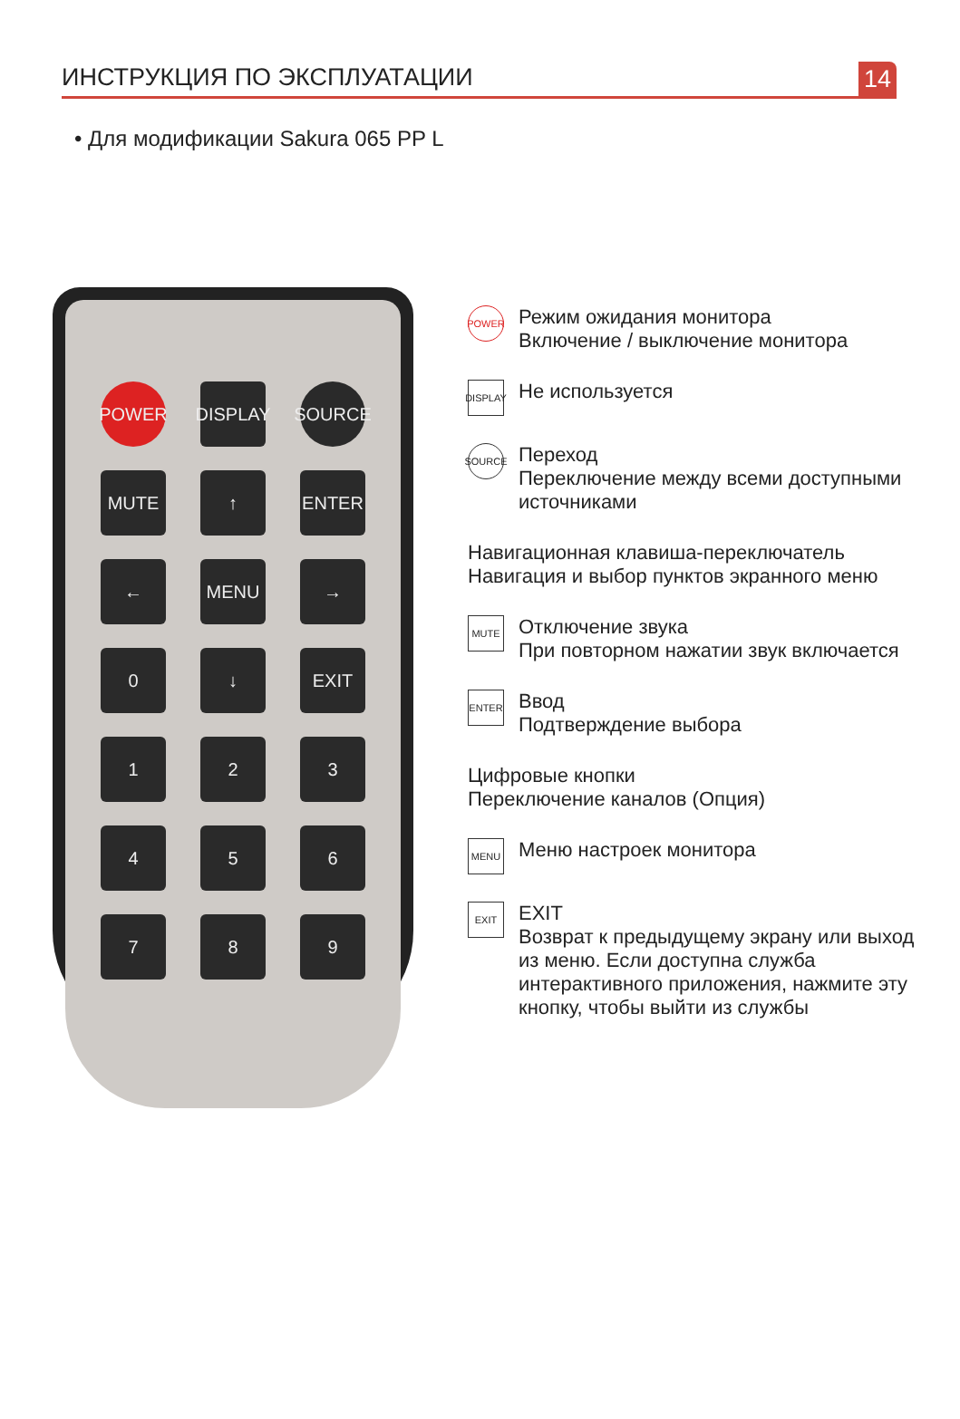ИНСТРУКЦИЯ ПО ЭКСПЛУАТАЦИИ 14
• Для модификации Sakura 065 PP L
POWER
DISPLAY
SOURCE
MUTE
↑
ENTER
←
MENU
→
0
↓
EXIT
1
2
3
4
5
6
7
8
9
POWER
Режим ожидания монитора
Включение / выключение монитора
DISPLAY
Не используется
SOURCE
Переход
Переключение между всеми доступными источниками
Навигационная клавиша-переключатель
Навигация и выбор пунктов экранного меню
MUTE
Отключение звука
При повторном нажатии звук включается
ENTER
Ввод
Подтверждение выбора
Цифровые кнопки
Переключение каналов (Опция)
MENU
Меню настроек монитора
EXIT
EXIT
Возврат к предыдущему экрану или выход из меню. Если доступна служба интерактивного приложения, нажмите эту кнопку, чтобы выйти из службы